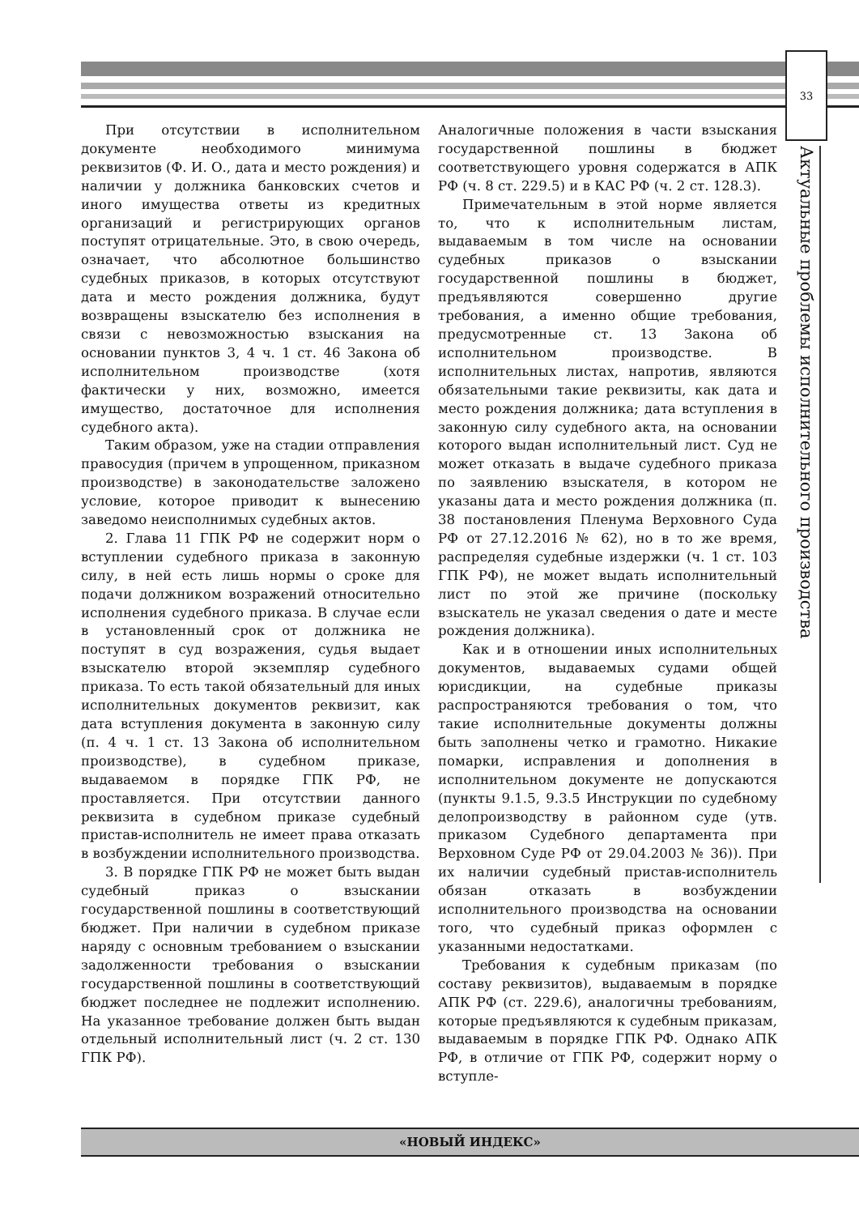33
Актуальные проблемы исполнительного производства
При отсутствии в исполнительном документе необходимого минимума реквизитов (Ф. И. О., дата и место рождения) и наличии у должника банковских счетов и иного имущества ответы из кредитных организаций и регистрирующих органов поступят отрицательные. Это, в свою очередь, означает, что абсолютное большинство судебных приказов, в которых отсутствуют дата и место рождения должника, будут возвращены взыскателю без исполнения в связи с невозможностью взыскания на основании пунктов 3, 4 ч. 1 ст. 46 Закона об исполнительном производстве (хотя фактически у них, возможно, имеется имущество, достаточное для исполнения судебного акта).
Таким образом, уже на стадии отправления правосудия (причем в упрощенном, приказном производстве) в законодательстве заложено условие, которое приводит к вынесению заведомо неисполнимых судебных актов.
2. Глава 11 ГПК РФ не содержит норм о вступлении судебного приказа в законную силу, в ней есть лишь нормы о сроке для подачи должником возражений относительно исполнения судебного приказа. В случае если в установленный срок от должника не поступят в суд возражения, судья выдает взыскателю второй экземпляр судебного приказа. То есть такой обязательный для иных исполнительных документов реквизит, как дата вступления документа в законную силу (п. 4 ч. 1 ст. 13 Закона об исполнительном производстве), в судебном приказе, выдаваемом в порядке ГПК РФ, не проставляется. При отсутствии данного реквизита в судебном приказе судебный пристав-исполнитель не имеет права отказать в возбуждении исполнительного производства.
3. В порядке ГПК РФ не может быть выдан судебный приказ о взыскании государственной пошлины в соответствующий бюджет. При наличии в судебном приказе наряду с основным требованием о взыскании задолженности требования о взыскании государственной пошлины в соответствующий бюджет последнее не подлежит исполнению. На указанное требование должен быть выдан отдельный исполнительный лист (ч. 2 ст. 130 ГПК РФ).
Аналогичные положения в части взыскания государственной пошлины в бюджет соответствующего уровня содержатся в АПК РФ (ч. 8 ст. 229.5) и в КАС РФ (ч. 2 ст. 128.3).
Примечательным в этой норме является то, что к исполнительным листам, выдаваемым в том числе на основании судебных приказов о взыскании государственной пошлины в бюджет, предъявляются совершенно другие требования, а именно общие требования, предусмотренные ст. 13 Закона об исполнительном производстве. В исполнительных листах, напротив, являются обязательными такие реквизиты, как дата и место рождения должника; дата вступления в законную силу судебного акта, на основании которого выдан исполнительный лист. Суд не может отказать в выдаче судебного приказа по заявлению взыскателя, в котором не указаны дата и место рождения должника (п. 38 постановления Пленума Верховного Суда РФ от 27.12.2016 № 62), но в то же время, распределяя судебные издержки (ч. 1 ст. 103 ГПК РФ), не может выдать исполнительный лист по этой же причине (поскольку взыскатель не указал сведения о дате и месте рождения должника).
Как и в отношении иных исполнительных документов, выдаваемых судами общей юрисдикции, на судебные приказы распространяются требования о том, что такие исполнительные документы должны быть заполнены четко и грамотно. Никакие помарки, исправления и дополнения в исполнительном документе не допускаются (пункты 9.1.5, 9.3.5 Инструкции по судебному делопроизводству в районном суде (утв. приказом Судебного департамента при Верховном Суде РФ от 29.04.2003 № 36)). При их наличии судебный пристав-исполнитель обязан отказать в возбуждении исполнительного производства на основании того, что судебный приказ оформлен с указанными недостатками.
Требования к судебным приказам (по составу реквизитов), выдаваемым в порядке АПК РФ (ст. 229.6), аналогичны требованиям, которые предъявляются к судебным приказам, выдаваемым в порядке ГПК РФ. Однако АПК РФ, в отличие от ГПК РФ, содержит норму о вступле-
«НОВЫЙ ИНДЕКС»